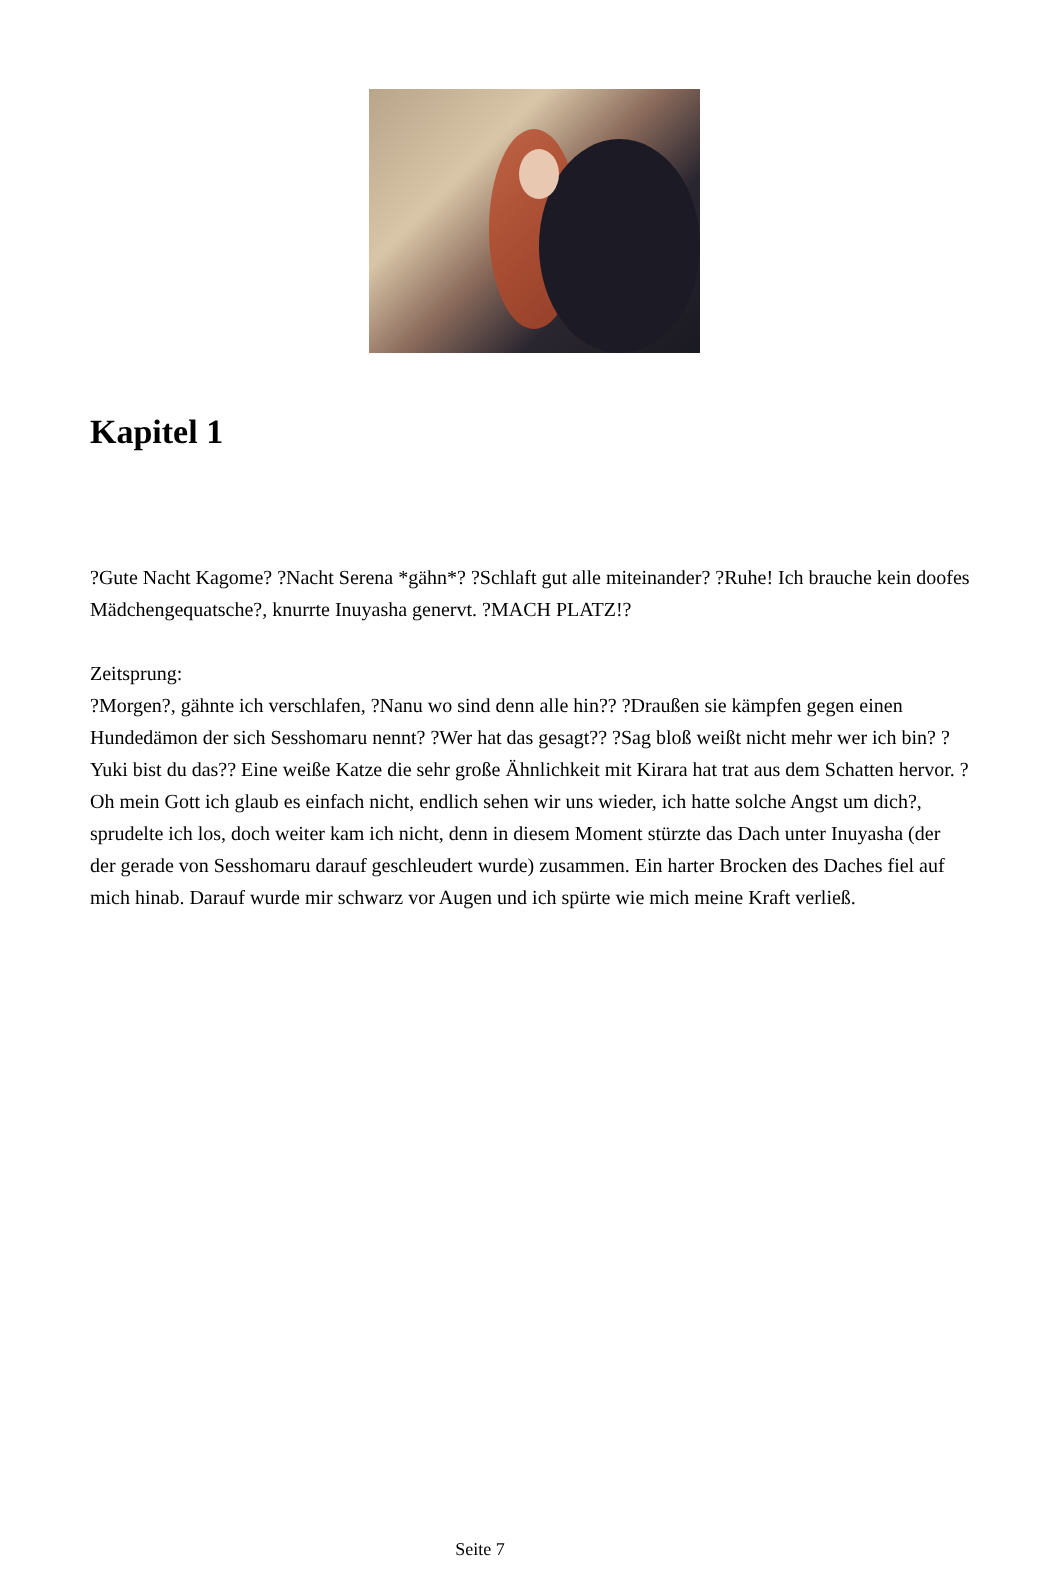Kapitel 1
?Gute Nacht Kagome? ?Nacht Serena *gähn*? ?Schlaft gut alle miteinander? ?Ruhe! Ich brauche kein doofes Mädchengequatsche?, knurrte Inuyasha genervt. ?MACH PLATZ!?
Zeitsprung:
?Morgen?, gähnte ich verschlafen, ?Nanu wo sind denn alle hin?? ?Draußen sie kämpfen gegen einen Hundedämon der sich Sesshomaru nennt? ?Wer hat das gesagt?? ?Sag bloß weißt nicht mehr wer ich bin? ?Yuki bist du das?? Eine weiße Katze die sehr große Ähnlichkeit mit Kirara hat trat aus dem Schatten hervor. ?Oh mein Gott ich glaub es einfach nicht, endlich sehen wir uns wieder, ich hatte solche Angst um dich?, sprudelte ich los, doch weiter kam ich nicht, denn in diesem Moment stürzte das Dach unter Inuyasha (der der gerade von Sesshomaru darauf geschleudert wurde) zusammen. Ein harter Brocken des Daches fiel auf mich hinab. Darauf wurde mir schwarz vor Augen und ich spürte wie mich meine Kraft verließ.
Seite 7